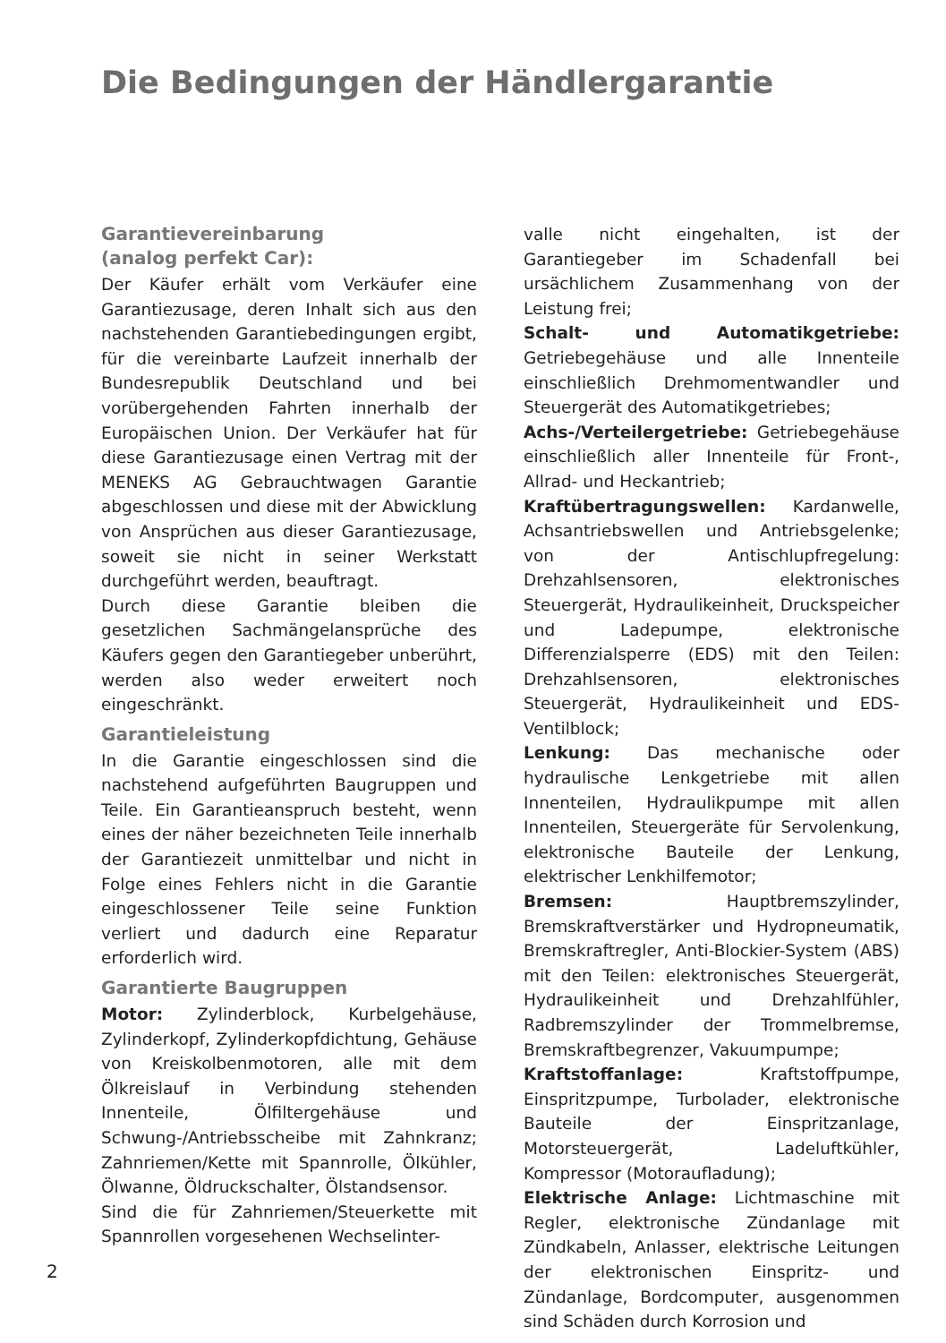Die Bedingungen der Händlergarantie
Garantievereinbarung
(analog perfekt Car):
Der Käufer erhält vom Verkäufer eine Garantiezusage, deren Inhalt sich aus den nachstehenden Garantiebedingungen ergibt, für die vereinbarte Laufzeit innerhalb der Bundesrepublik Deutschland und bei vorübergehenden Fahrten innerhalb der Europäischen Union. Der Verkäufer hat für diese Garantiezusage einen Vertrag mit der MENEKS AG Gebrauchtwagen Garantie abgeschlossen und diese mit der Abwicklung von Ansprüchen aus dieser Garantiezusage, soweit sie nicht in seiner Werkstatt durchgeführt werden, beauftragt.
Durch diese Garantie bleiben die gesetzlichen Sachmängelansprüche des Käufers gegen den Garantiegeber unberührt, werden also weder erweitert noch eingeschränkt.
Garantieleistung
In die Garantie eingeschlossen sind die nachstehend aufgeführten Baugruppen und Teile. Ein Garantieanspruch besteht, wenn eines der näher bezeichneten Teile innerhalb der Garantiezeit unmittelbar und nicht in Folge eines Fehlers nicht in die Garantie eingeschlossener Teile seine Funktion verliert und dadurch eine Reparatur erforderlich wird.
Garantierte Baugruppen
Motor: Zylinderblock, Kurbelgehäuse, Zylinderkopf, Zylinderkopfdichtung, Gehäuse von Kreiskolbenmotoren, alle mit dem Ölkreislauf in Verbindung stehenden Innenteile, Ölfiltergehäuse und Schwung-/Antriebsscheibe mit Zahnkranz; Zahnriemen/Kette mit Spannrolle, Ölkühler, Ölwanne, Öldruckschalter, Ölstandsensor.
Sind die für Zahnriemen/Steuerkette mit Spannrollen vorgesehenen Wechselinter-
valle nicht eingehalten, ist der Garantiegeber im Schadenfall bei ursächlichem Zusammenhang von der Leistung frei;
Schalt- und Automatikgetriebe: Getriebegehäuse und alle Innenteile einschließlich Drehmomentwandler und Steuergerät des Automatikgetriebes;
Achs-/Verteilergetriebe: Getriebegehäuse einschließlich aller Innenteile für Front-, Allrad- und Heckantrieb;
Kraftübertragungswellen: Kardanwelle, Achsantriebswellen und Antriebsgelenke; von der Antischlupfregelung: Drehzahlsensoren, elektronisches Steuergerät, Hydraulikeinheit, Druckspeicher und Ladepumpe, elektronische Differenzialsperre (EDS) mit den Teilen: Drehzahlsensoren, elektronisches Steuergerät, Hydraulikeinheit und EDS-Ventilblock;
Lenkung: Das mechanische oder hydraulische Lenkgetriebe mit allen Innenteilen, Hydraulikpumpe mit allen Innenteilen, Steuergeräte für Servolenkung, elektronische Bauteile der Lenkung, elektrischer Lenkhilfemotor;
Bremsen: Hauptbremszylinder, Bremskraftverstärker und Hydropneumatik, Bremskraftregler, Anti-Blockier-System (ABS) mit den Teilen: elektronisches Steuergerät, Hydraulikeinheit und Drehzahlfühler, Radbremszylinder der Trommelbremse, Bremskraftbegrenzer, Vakuumpumpe;
Kraftstoffanlage: Kraftstoffpumpe, Einspritzpumpe, Turbolader, elektronische Bauteile der Einspritzanlage, Motorsteuergerät, Ladeluftkühler, Kompressor (Motoraufladung);
Elektrische Anlage: Lichtmaschine mit Regler, elektronische Zündanlage mit Zündkabeln, Anlasser, elektrische Leitungen der elektronischen Einspritz- und Zündanlage, Bordcomputer, ausgenommen sind Schäden durch Korrosion und
2